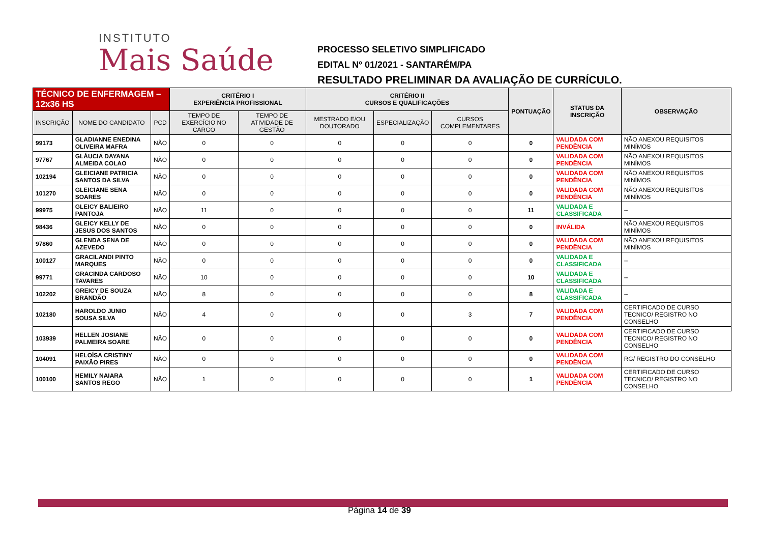INSTITUTO
Mais Saúde
PROCESSO SELETIVO SIMPLIFICADO
EDITAL Nº 01/2021 - SANTARÉM/PA
RESULTADO PRELIMINAR DA AVALIAÇÃO DE CURRÍCULO.
| TÉCNICO DE ENFERMAGEM – 12x36 HS | | | CRITÉRIO I EXPERIÊNCIA PROFISSIONAL | | CRITÉRIO II CURSOS E QUALIFICAÇÕES | | | PONTUAÇÃO | STATUS DA INSCRIÇÃO | OBSERVAÇÃO |
| --- | --- | --- | --- | --- | --- | --- | --- | --- | --- | --- |
| INSCRIÇÃO | NOME DO CANDIDATO | PCD | TEMPO DE EXERCÍCIO NO CARGO | TEMPO DE ATIVIDADE DE GESTÃO | MESTRADO E/OU DOUTORADO | ESPECIALIZAÇÃO | CURSOS COMPLEMENTARES | | | |
| 99173 | GLADIANNE ENEDINA OLIVEIRA MAFRA | NÃO | 0 | 0 | 0 | 0 | 0 | 0 | VALIDADA COM PENDÊNCIA | NÃO ANEXOU REQUISITOS MINÍMOS |
| 97767 | GLÁUCIA DAYANA ALMEIDA COLAO | NÃO | 0 | 0 | 0 | 0 | 0 | 0 | VALIDADA COM PENDÊNCIA | NÃO ANEXOU REQUISITOS MINÍMOS |
| 102194 | GLEICIANE PATRICIA SANTOS DA SILVA | NÃO | 0 | 0 | 0 | 0 | 0 | 0 | VALIDADA COM PENDÊNCIA | NÃO ANEXOU REQUISITOS MINÍMOS |
| 101270 | GLEICIANE SENA SOARES | NÃO | 0 | 0 | 0 | 0 | 0 | 0 | VALIDADA COM PENDÊNCIA | NÃO ANEXOU REQUISITOS MINÍMOS |
| 99975 | GLEICY BALIEIRO PANTOJA | NÃO | 11 | 0 | 0 | 0 | 0 | 11 | VALIDADA E CLASSIFICADA | -- |
| 98436 | GLEICY KELLY DE JESUS DOS SANTOS | NÃO | 0 | 0 | 0 | 0 | 0 | 0 | INVÁLIDA | NÃO ANEXOU REQUISITOS MINÍMOS |
| 97860 | GLENDA SENA DE AZEVEDO | NÃO | 0 | 0 | 0 | 0 | 0 | 0 | VALIDADA COM PENDÊNCIA | NÃO ANEXOU REQUISITOS MINÍMOS |
| 100127 | GRACILANDI PINTO MARQUES | NÃO | 0 | 0 | 0 | 0 | 0 | 0 | VALIDADA E CLASSIFICADA | -- |
| 99771 | GRACINDA CARDOSO TAVARES | NÃO | 10 | 0 | 0 | 0 | 0 | 10 | VALIDADA E CLASSIFICADA | -- |
| 102202 | GREICY DE SOUZA BRANDÃO | NÃO | 8 | 0 | 0 | 0 | 0 | 8 | VALIDADA E CLASSIFICADA | -- |
| 102180 | HAROLDO JUNIO SOUSA SILVA | NÃO | 4 | 0 | 0 | 0 | 3 | 7 | VALIDADA COM PENDÊNCIA | CERTIFICADO DE CURSO TECNICO/ REGISTRO NO CONSELHO |
| 103939 | HELLEN JOSIANE PALMEIRA SOARE | NÃO | 0 | 0 | 0 | 0 | 0 | 0 | VALIDADA COM PENDÊNCIA | CERTIFICADO DE CURSO TECNICO/ REGISTRO NO CONSELHO |
| 104091 | HELOÍSA CRISTINY PAIXÃO PIRES | NÃO | 0 | 0 | 0 | 0 | 0 | 0 | VALIDADA COM PENDÊNCIA | RG/ REGISTRO DO CONSELHO |
| 100100 | HEMILY NAIARA SANTOS REGO | NÃO | 1 | 0 | 0 | 0 | 0 | 1 | VALIDADA COM PENDÊNCIA | CERTIFICADO DE CURSO TECNICO/ REGISTRO NO CONSELHO |
Página 14 de 39